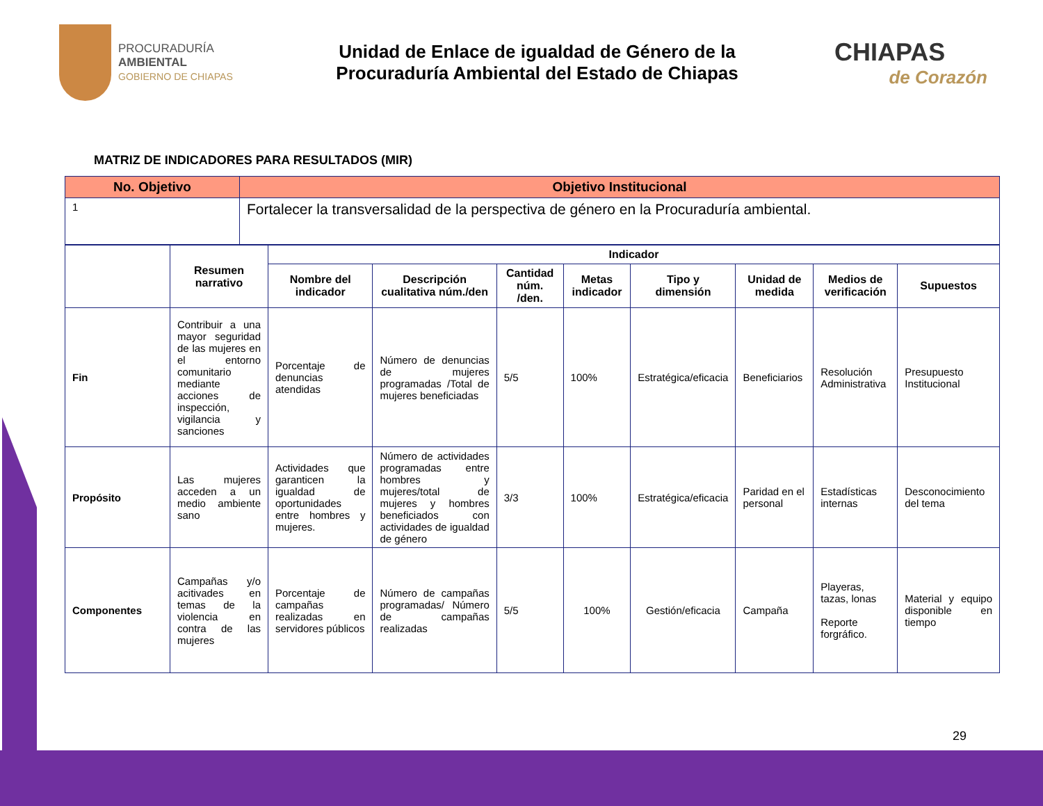PROCURADURÍA
AMBIENTAL
GOBIERNO DE CHIAPAS
Unidad de Enlace de igualdad de Género de la
Procuraduría Ambiental del Estado de Chiapas
CHIAPAS
de Corazón
MATRIZ DE INDICADORES PARA RESULTADOS (MIR)
| No. Objetivo | Objetivo Institucional |
| --- | --- |
| 1 | Fortalecer la transversalidad de la perspectiva de género en la Procuraduría ambiental. |
| | Resumen narrativo | Indicador | | | | | | | |
| --- | --- | --- | --- | --- | --- | --- | --- | --- | --- |
| | | Nombre del indicador | Descripción cualitativa núm./den | Cantidad núm. /den. | Metas indicador | Tipo y dimensión | Unidad de medida | Medios de verificación | Supuestos |
| Fin | Contribuir a una mayor seguridad de las mujeres en el entorno comunitario mediante acciones de inspección, vigilancia y sanciones | Porcentaje de denuncias atendidas | Número de denuncias de mujeres programadas /Total de mujeres beneficiadas | 5/5 | 100% | Estratégica/eficacia | Beneficiarios | Resolución Administrativa | Presupuesto Institucional |
| Propósito | Las mujeres acceden a un medio ambiente sano | Actividades que garanticen la igualdad de oportunidades entre hombres y mujeres. | Número de actividades programadas entre hombres y mujeres/total de mujeres y hombres beneficiados con actividades de igualdad de género | 3/3 | 100% | Estratégica/eficacia | Paridad en el personal | Estadísticas internas | Desconocimiento del tema |
| Componentes | Campañas y/o acitivades en temas de la violencia en contra de las mujeres | Porcentaje de campañas realizadas en servidores públicos | Número de campañas programadas/ Número de campañas realizadas | 5/5 | 100% | Gestión/eficacia | Campaña | Playeras, tazas, lonas Reporte forgráfico. | Material y equipo disponible en tiempo |
29